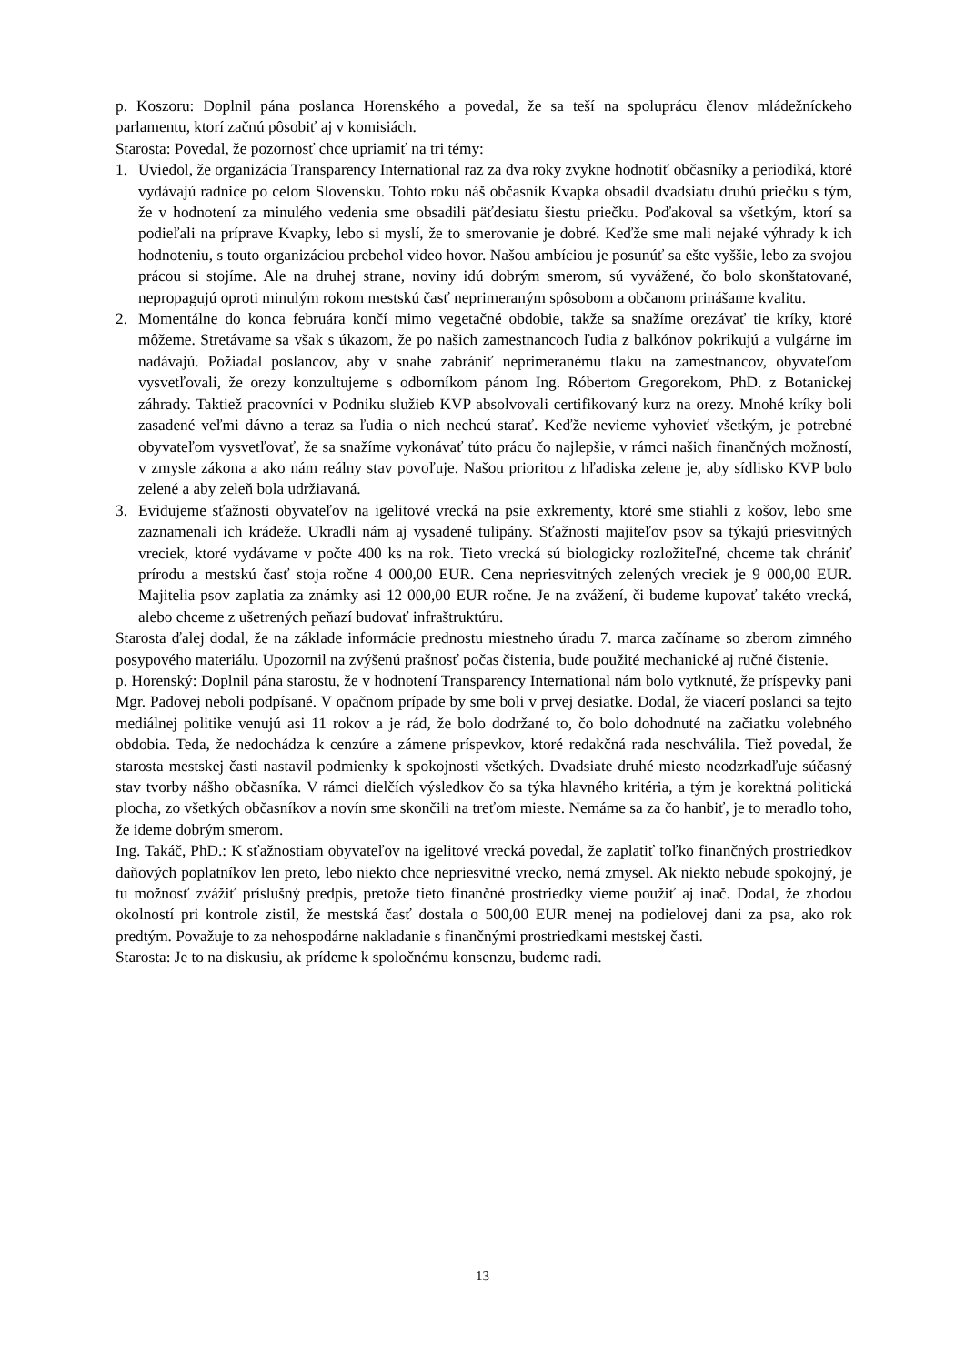p. Koszoru: Doplnil pána poslanca Horenského a povedal, že sa teší na spoluprácu členov mládežníckeho parlamentu, ktorí začnú pôsobiť aj v komisiách.
Starosta: Povedal, že pozornosť chce upriamiť na tri témy:
1. Uviedol, že organizácia Transparency International raz za dva roky zvykne hodnotiť občasníky a periodiká, ktoré vydávajú radnice po celom Slovensku. Tohto roku náš občasník Kvapka obsadil dvadsiatu druhú priečku s tým, že v hodnotení za minulého vedenia sme obsadili päťdesiatu šiestu priečku. Poďakoval sa všetkým, ktorí sa podieľali na príprave Kvapky, lebo si myslí, že to smerovanie je dobré. Keďže sme mali nejaké výhrady k ich hodnoteniu, s touto organizáciou prebehol video hovor. Našou ambíciou je posunúť sa ešte vyššie, lebo za svojou prácou si stojíme. Ale na druhej strane, noviny idú dobrým smerom, sú vyvážené, čo bolo skonštatované, nepropagujú oproti minulým rokom mestskú časť neprimeraným spôsobom a občanom prinášame kvalitu.
2. Momentálne do konca februára končí mimo vegetačné obdobie, takže sa snažíme orezávať tie kríky, ktoré môžeme. Stretávame sa však s úkazom, že po našich zamestnancoch ľudia z balkónov pokrikujú a vulgárne im nadávajú. Požiadal poslancov, aby v snahe zabrániť neprimeranému tlaku na zamestnancov, obyvateľom vysvetľovali, že orezy konzultujeme s odborníkom pánom Ing. Róbertom Gregorekom, PhD. z Botanickej záhrady. Taktiež pracovníci v Podniku služieb KVP absolvovali certifikovaný kurz na orezy. Mnohé kríky boli zasadené veľmi dávno a teraz sa ľudia o nich nechcú starať. Keďže nevieme vyhovieť všetkým, je potrebné obyvateľom vysvetľovať, že sa snažíme vykonávať túto prácu čo najlepšie, v rámci našich finančných možností, v zmysle zákona a ako nám reálny stav povoľuje. Našou prioritou z hľadiska zelene je, aby sídlisko KVP bolo zelené a aby zeleň bola udržiavaná.
3. Evidujeme sťažnosti obyvateľov na igelitové vrecká na psie exkrementy, ktoré sme stiahli z košov, lebo sme zaznamenali ich krádeže. Ukradli nám aj vysadené tulipány. Sťažnosti majiteľov psov sa týkajú priesvitných vreciek, ktoré vydávame v počte 400 ks na rok. Tieto vrecká sú biologicky rozložiteľné, chceme tak chrániť prírodu a mestskú časť stoja ročne 4 000,00 EUR. Cena nepriesvitných zelených vreciek je 9 000,00 EUR. Majitelia psov zaplatia za známky asi 12 000,00 EUR ročne. Je na zvážení, či budeme kupovať takéto vrecká, alebo chceme z ušetrených peňazí budovať infraštruktúru.
Starosta ďalej dodal, že na základe informácie prednostu miestneho úradu 7. marca začíname so zberom zimného posypového materiálu. Upozornil na zvýšenú prašnosť počas čistenia, bude použité mechanické aj ručné čistenie.
p. Horenský: Doplnil pána starostu, že v hodnotení Transparency International nám bolo vytknuté, že príspevky pani Mgr. Padovej neboli podpísané. V opačnom prípade by sme boli v prvej desiatke. Dodal, že viacerí poslanci sa tejto mediálnej politike venujú asi 11 rokov a je rád, že bolo dodržané to, čo bolo dohodnuté na začiatku volebného obdobia. Teda, že nedochádza k cenzúre a zámene príspevkov, ktoré redakčná rada neschválila. Tiež povedal, že starosta mestskej časti nastavil podmienky k spokojnosti všetkých. Dvadsiate druhé miesto neodzrkadľuje súčasný stav tvorby nášho občasníka. V rámci dielčích výsledkov čo sa týka hlavného kritéria, a tým je korektná politická plocha, zo všetkých občasníkov a novín sme skončili na treťom mieste. Nemáme sa za čo hanbiť, je to meradlo toho, že ideme dobrým smerom.
Ing. Takáč, PhD.: K sťažnostiam obyvateľov na igelitové vrecká povedal, že zaplatiť toľko finančných prostriedkov daňových poplatníkov len preto, lebo niekto chce nepriesvitné vrecko, nemá zmysel. Ak niekto nebude spokojný, je tu možnosť zvážiť príslušný predpis, pretože tieto finančné prostriedky vieme použiť aj inač. Dodal, že zhodou okolností pri kontrole zistil, že mestská časť dostala o 500,00 EUR menej na podielovej dani za psa, ako rok predtým. Považuje to za nehospodárne nakladanie s finančnými prostriedkami mestskej časti.
Starosta: Je to na diskusiu, ak prídeme k spoločnému konsenzu, budeme radi.
13